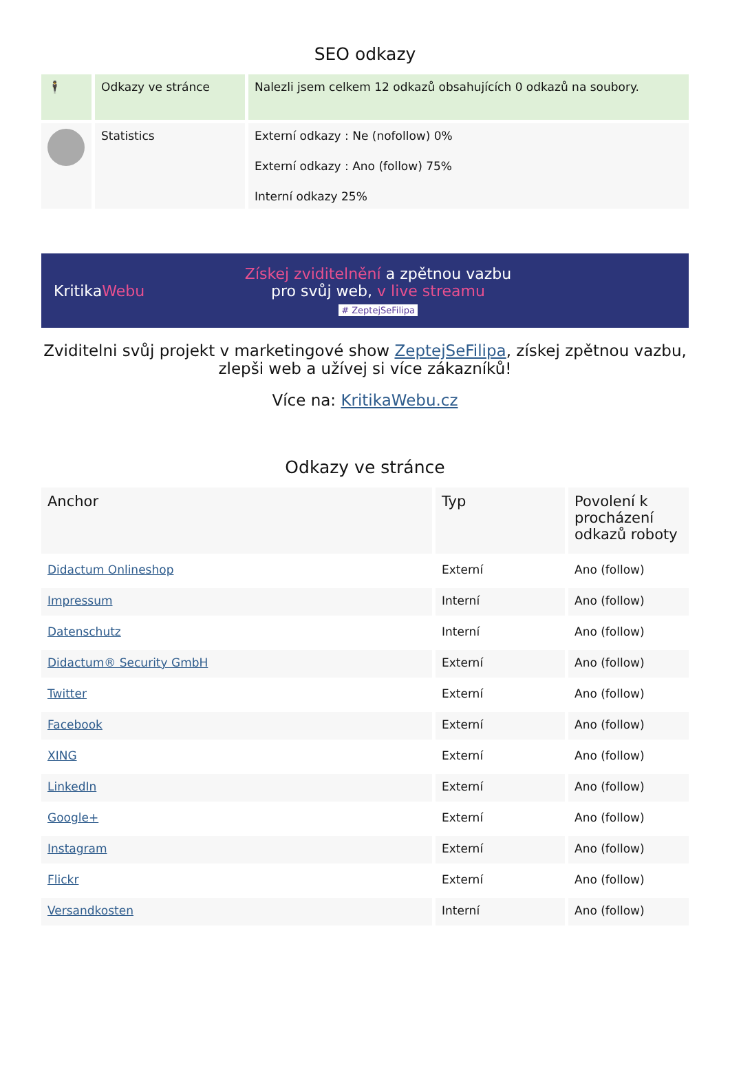SEO odkazy
| 🕴 | Odkazy ve stránce | Nalezli jsem celkem 12 odkazů obsahujících 0 odkazů na soubory. |
| | Statistics | Externí odkazy : Ne (nofollow) 0% Externí odkazy : Ano (follow) 75% Interní odkazy 25% |
KritikaWebu
Získej zviditelnění a zpětnou vazbu
pro svůj web, v live streamu
# ZeptejSeFilipa
Zviditelni svůj projekt v marketingové show ZeptejSeFilipa, získej zpětnou vazbu, zlepši web a užívej si více zákazníků!
Více na: KritikaWebu.cz
Odkazy ve stránce
| Anchor | Typ | Povolení k procházení odkazů roboty |
| --- | --- | --- |
| Didactum Onlineshop | Externí | Ano (follow) |
| Impressum | Interní | Ano (follow) |
| Datenschutz | Interní | Ano (follow) |
| Didactum® Security GmbH | Externí | Ano (follow) |
| Twitter | Externí | Ano (follow) |
| Facebook | Externí | Ano (follow) |
| XING | Externí | Ano (follow) |
| LinkedIn | Externí | Ano (follow) |
| Google+ | Externí | Ano (follow) |
| Instagram | Externí | Ano (follow) |
| Flickr | Externí | Ano (follow) |
| Versandkosten | Interní | Ano (follow) |